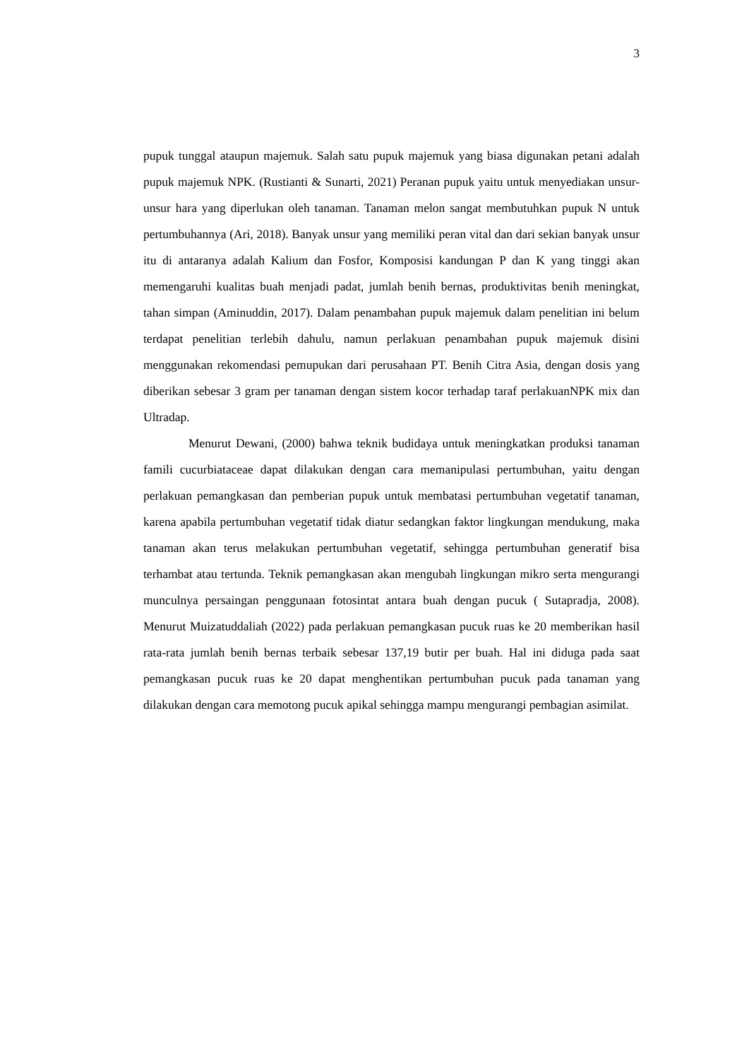3
pupuk tunggal ataupun majemuk. Salah satu pupuk majemuk yang biasa digunakan petani adalah pupuk majemuk NPK. (Rustianti & Sunarti, 2021) Peranan pupuk yaitu untuk menyediakan unsur-unsur hara yang diperlukan oleh tanaman. Tanaman melon sangat membutuhkan pupuk N untuk pertumbuhannya (Ari, 2018). Banyak unsur yang memiliki peran vital dan dari sekian banyak unsur itu di antaranya adalah Kalium dan Fosfor, Komposisi kandungan P dan K yang tinggi akan memengaruhi kualitas buah menjadi padat, jumlah benih bernas, produktivitas benih meningkat, tahan simpan (Aminuddin, 2017). Dalam penambahan pupuk majemuk dalam penelitian ini belum terdapat penelitian terlebih dahulu, namun perlakuan penambahan pupuk majemuk disini menggunakan rekomendasi pemupukan dari perusahaan PT. Benih Citra Asia, dengan dosis yang diberikan sebesar 3 gram per tanaman dengan sistem kocor terhadap taraf perlakuanNPK mix dan Ultradap.
Menurut Dewani, (2000) bahwa teknik budidaya untuk meningkatkan produksi tanaman famili cucurbiataceae dapat dilakukan dengan cara memanipulasi pertumbuhan, yaitu dengan perlakuan pemangkasan dan pemberian pupuk untuk membatasi pertumbuhan vegetatif tanaman, karena apabila pertumbuhan vegetatif tidak diatur sedangkan faktor lingkungan mendukung, maka tanaman akan terus melakukan pertumbuhan vegetatif, sehingga pertumbuhan generatif bisa terhambat atau tertunda. Teknik pemangkasan akan mengubah lingkungan mikro serta mengurangi munculnya persaingan penggunaan fotosintat antara buah dengan pucuk ( Sutapradja, 2008). Menurut Muizatuddaliah (2022) pada perlakuan pemangkasan pucuk ruas ke 20 memberikan hasil rata-rata jumlah benih bernas terbaik sebesar 137,19 butir per buah. Hal ini diduga pada saat pemangkasan pucuk ruas ke 20 dapat menghentikan pertumbuhan pucuk pada tanaman yang dilakukan dengan cara memotong pucuk apikal sehingga mampu mengurangi pembagian asimilat.